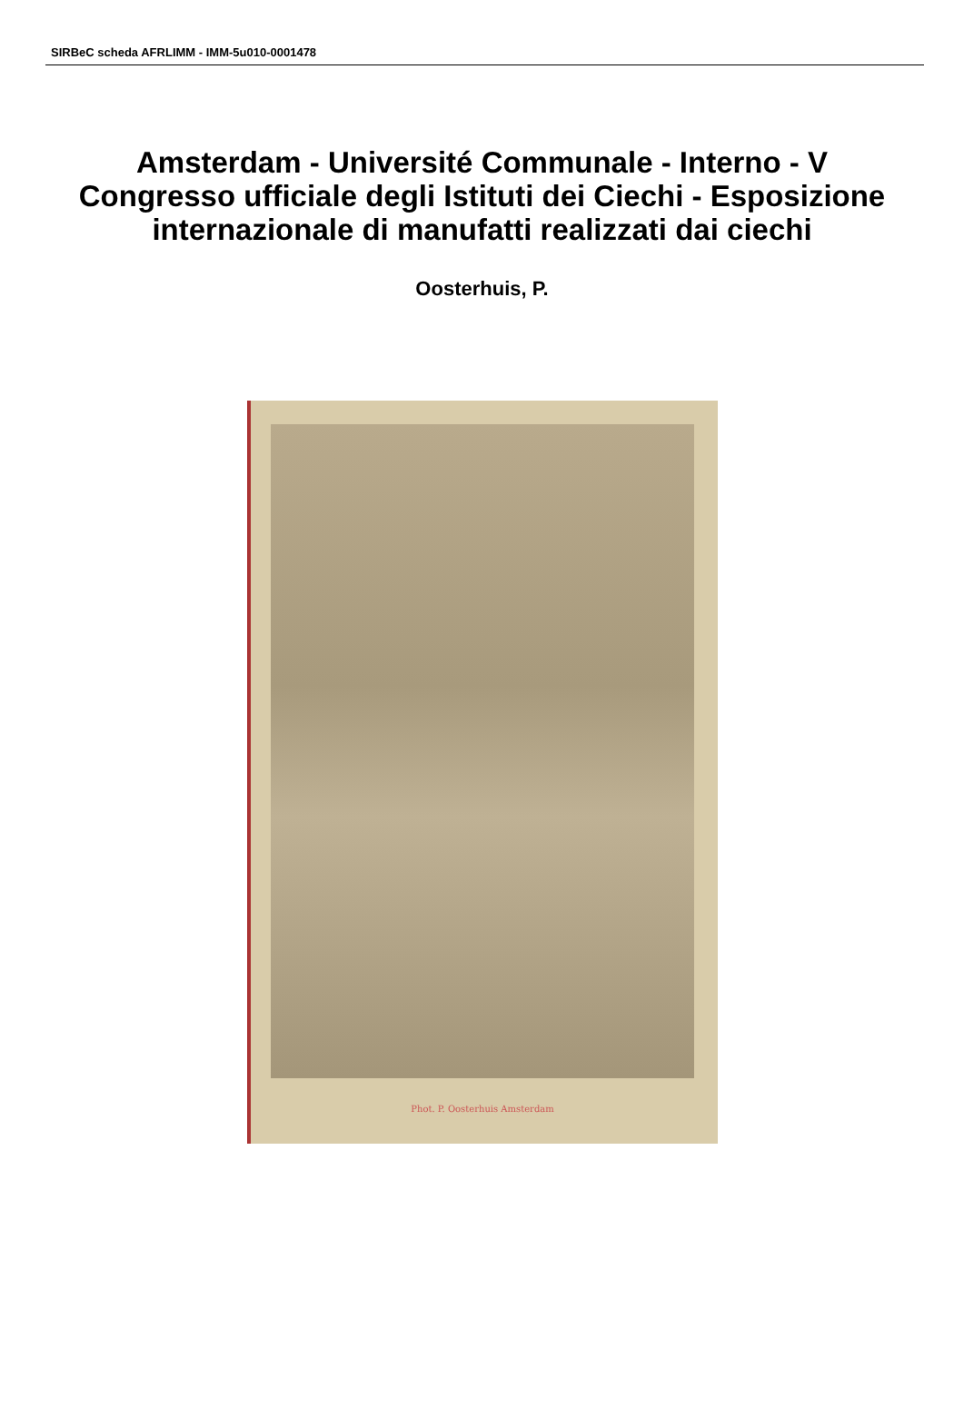SIRBeC scheda AFRLIMM - IMM-5u010-0001478
Amsterdam - Université Communale - Interno - V Congresso ufficiale degli Istituti dei Ciechi - Esposizione internazionale di manufatti realizzati dai ciechi
Oosterhuis, P.
Phot. P. Oosterhuis Amsterdam